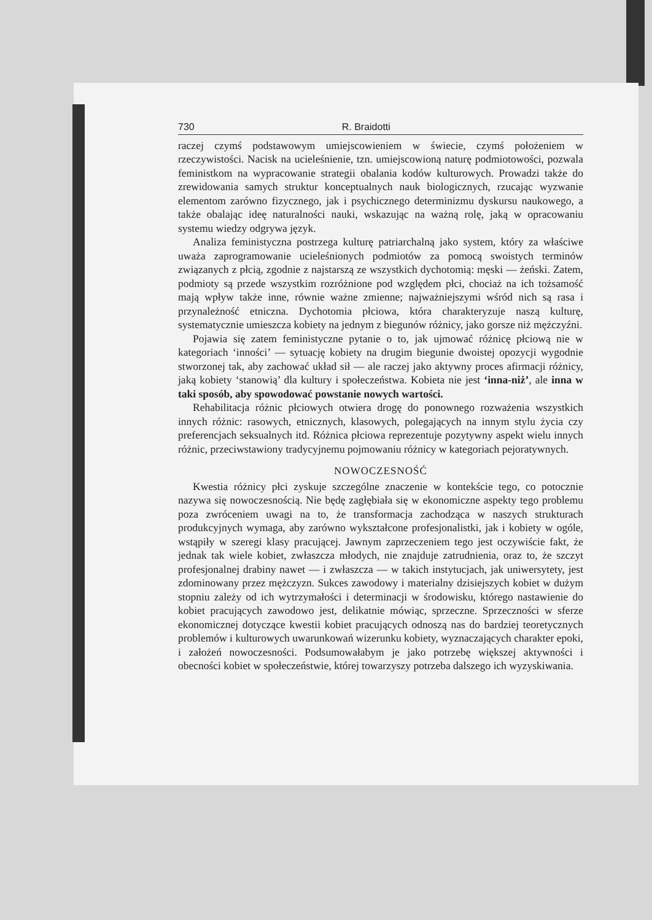730 R. Braidotti
raczej czymś podstawowym umiejscowieniem w świecie, czymś położeniem w rzeczywistości. Nacisk na ucieleśnienie, tzn. umiejscowioną naturę podmiotowości, pozwala feministkom na wypracowanie strategii obalania kodów kulturowych. Prowadzi także do zrewidowania samych struktur konceptualnych nauk biologicznych, rzucając wyzwanie elementom zarówno fizycznego, jak i psychicznego determinizmu dyskursu naukowego, a także obalając ideę naturalności nauki, wskazując na ważną rolę, jaką w opracowaniu systemu wiedzy odgrywa język.
Analiza feministyczna postrzega kulturę patriarchalną jako system, który za właściwe uważa zaprogramowanie ucieleśnionych podmiotów za pomocą swoistych terminów związanych z płcią, zgodnie z najstarszą ze wszystkich dychotomią: męski — żeński. Zatem, podmioty są przede wszystkim rozróżnione pod względem płci, chociaż na ich tożsamość mają wpływ także inne, równie ważne zmienne; najważniejszymi wśród nich są rasa i przynależność etniczna. Dychotomia płciowa, która charakteryzuje naszą kulturę, systematycznie umieszcza kobiety na jednym z biegunów różnicy, jako gorsze niż mężczyźni.
Pojawia się zatem feministyczne pytanie o to, jak ujmować różnicę płciową nie w kategoriach ‘inności’ — sytuację kobiety na drugim biegunie dwoistej opozycji wygodnie stworzonej tak, aby zachować układ sił — ale raczej jako aktywny proces afirmacji różnicy, jaką kobiety ‘stanowią’ dla kultury i społeczeństwa. Kobieta nie jest ‘inna-niż’, ale inna w taki sposób, aby spowodować powstanie nowych wartości.
Rehabilitacja różnic płciowych otwiera drogę do ponownego rozważenia wszystkich innych różnic: rasowych, etnicznych, klasowych, polegających na innym stylu życia czy preferencjach seksualnych itd. Różnica płciowa reprezentuje pozytywny aspekt wielu innych różnic, przeciwstawiony tradycyjnemu pojmowaniu różnicy w kategoriach pejoratywnych.
NOWOCZESNOŚĆ
Kwestia różnicy płci zyskuje szczególne znaczenie w kontekście tego, co potocznie nazywa się nowoczesnością. Nie będę zagłębiała się w ekonomiczne aspekty tego problemu poza zwróceniem uwagi na to, że transformacja zachodząca w naszych strukturach produkcyjnych wymaga, aby zarówno wykształcone profesjonalistki, jak i kobiety w ogóle, wstąpiły w szeregi klasy pracującej. Jawnym zaprzeczeniem tego jest oczywiście fakt, że jednak tak wiele kobiet, zwłaszcza młodych, nie znajduje zatrudnienia, oraz to, że szczyt profesjonalnej drabiny nawet — i zwłaszcza — w takich instytucjach, jak uniwersytety, jest zdominowany przez mężczyzn. Sukces zawodowy i materialny dzisiejszych kobiet w dużym stopniu zależy od ich wytrzymałości i determinacji w środowisku, którego nastawienie do kobiet pracujących zawodowo jest, delikatnie mówiąc, sprzeczne. Sprzeczności w sferze ekonomicznej dotyczące kwestii kobiet pracujących odnoszą nas do bardziej teoretycznych problemów i kulturowych uwarunkowań wizerunku kobiety, wyznaczających charakter epoki, i założeń nowoczesności. Podsumowałabym je jako potrzebę większej aktywności i obecności kobiet w społeczeństwie, której towarzyszy potrzeba dalszego ich wyzyskiwania.